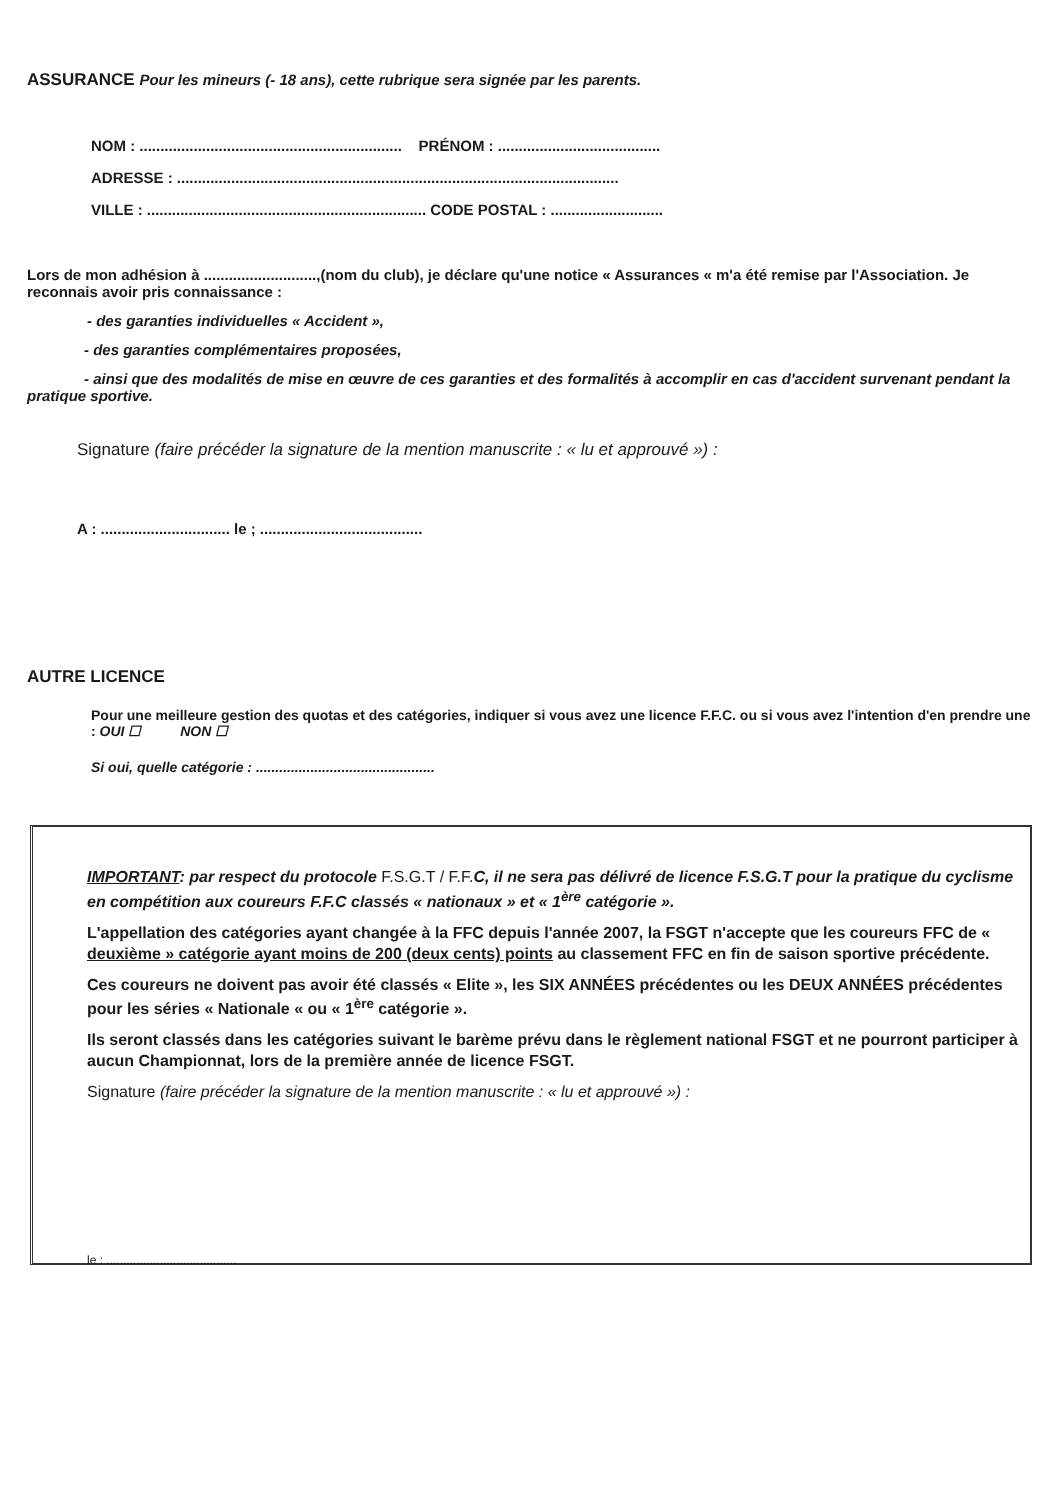ASSURANCE Pour les mineurs (- 18 ans), cette rubrique sera signée par les parents.
NOM : ............................................................... PRÉNOM : .......................................
ADRESSE : ..........................................................................................................
VILLE : ................................................................... CODE POSTAL : ...........................
Lors de mon adhésion à ...........................,(nom du club), je déclare qu'une notice « Assurances « m'a été remise par l'Association. Je reconnais avoir pris connaissance :
- des garanties individuelles « Accident »,
- des garanties complémentaires proposées,
- ainsi que des modalités de mise en œuvre de ces garanties et des formalités à accomplir en cas d'accident survenant pendant la pratique sportive.
Signature (faire précéder la signature de la mention manuscrite : « lu et approuvé ») :
A : ............................... le ; .......................................
AUTRE LICENCE
Pour une meilleure gestion des quotas et des catégories, indiquer si vous avez une licence F.F.C. ou si vous avez l'intention d'en prendre une : OUI ☐ NON ☐
Si oui, quelle catégorie : ..............................................
IMPORTANT: par respect du protocole F.S.G.T / F.F. C, il ne sera pas délivré de licence F.S.G.T pour la pratique du cyclisme en compétition aux coureurs F.F.C classés « nationaux » et « 1<sup>ère</sup> catégorie ».
L'appellation des catégories ayant changée à la FFC depuis l'année 2007, la FSGT n'accepte que les coureurs FFC de « deuxième » catégorie ayant moins de 200 (deux cents) points au classement FFC en fin de saison sportive précédente.
Ces coureurs ne doivent pas avoir été classés « Elite », les SIX ANNÉES précédentes ou les DEUX ANNÉES précédentes pour les séries « Nationale « ou « 1<sup>ère</sup> catégorie ».
Ils seront classés dans les catégories suivant le barème prévu dans le règlement national FSGT et ne pourront participer à aucun Championnat, lors de la première année de licence FSGT.
Signature (faire précéder la signature de la mention manuscrite : « lu et approuvé ») :
le : .......................................